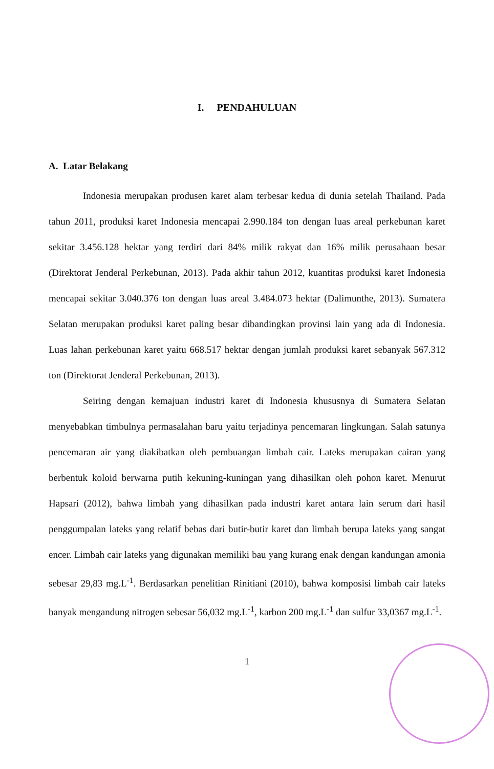I. PENDAHULUAN
A. Latar Belakang
Indonesia merupakan produsen karet alam terbesar kedua di dunia setelah Thailand. Pada tahun 2011, produksi karet Indonesia mencapai 2.990.184 ton dengan luas areal perkebunan karet sekitar 3.456.128 hektar yang terdiri dari 84% milik rakyat dan 16% milik perusahaan besar (Direktorat Jenderal Perkebunan, 2013). Pada akhir tahun 2012, kuantitas produksi karet Indonesia mencapai sekitar 3.040.376 ton dengan luas areal 3.484.073 hektar (Dalimunthe, 2013). Sumatera Selatan merupakan produksi karet paling besar dibandingkan provinsi lain yang ada di Indonesia. Luas lahan perkebunan karet yaitu 668.517 hektar dengan jumlah produksi karet sebanyak 567.312 ton (Direktorat Jenderal Perkebunan, 2013).
Seiring dengan kemajuan industri karet di Indonesia khususnya di Sumatera Selatan menyebabkan timbulnya permasalahan baru yaitu terjadinya pencemaran lingkungan. Salah satunya pencemaran air yang diakibatkan oleh pembuangan limbah cair. Lateks merupakan cairan yang berbentuk koloid berwarna putih kekuning-kuningan yang dihasilkan oleh pohon karet. Menurut Hapsari (2012), bahwa limbah yang dihasilkan pada industri karet antara lain serum dari hasil penggumpalan lateks yang relatif bebas dari butir-butir karet dan limbah berupa lateks yang sangat encer. Limbah cair lateks yang digunakan memiliki bau yang kurang enak dengan kandungan amonia sebesar 29,83 mg.L<sup>-1</sup>. Berdasarkan penelitian Rinitiani (2010), bahwa komposisi limbah cair lateks banyak mengandung nitrogen sebesar 56,032 mg.L<sup>-1</sup>, karbon 200 mg.L<sup>-1</sup> dan sulfur 33,0367 mg.L<sup>-1</sup>.
1